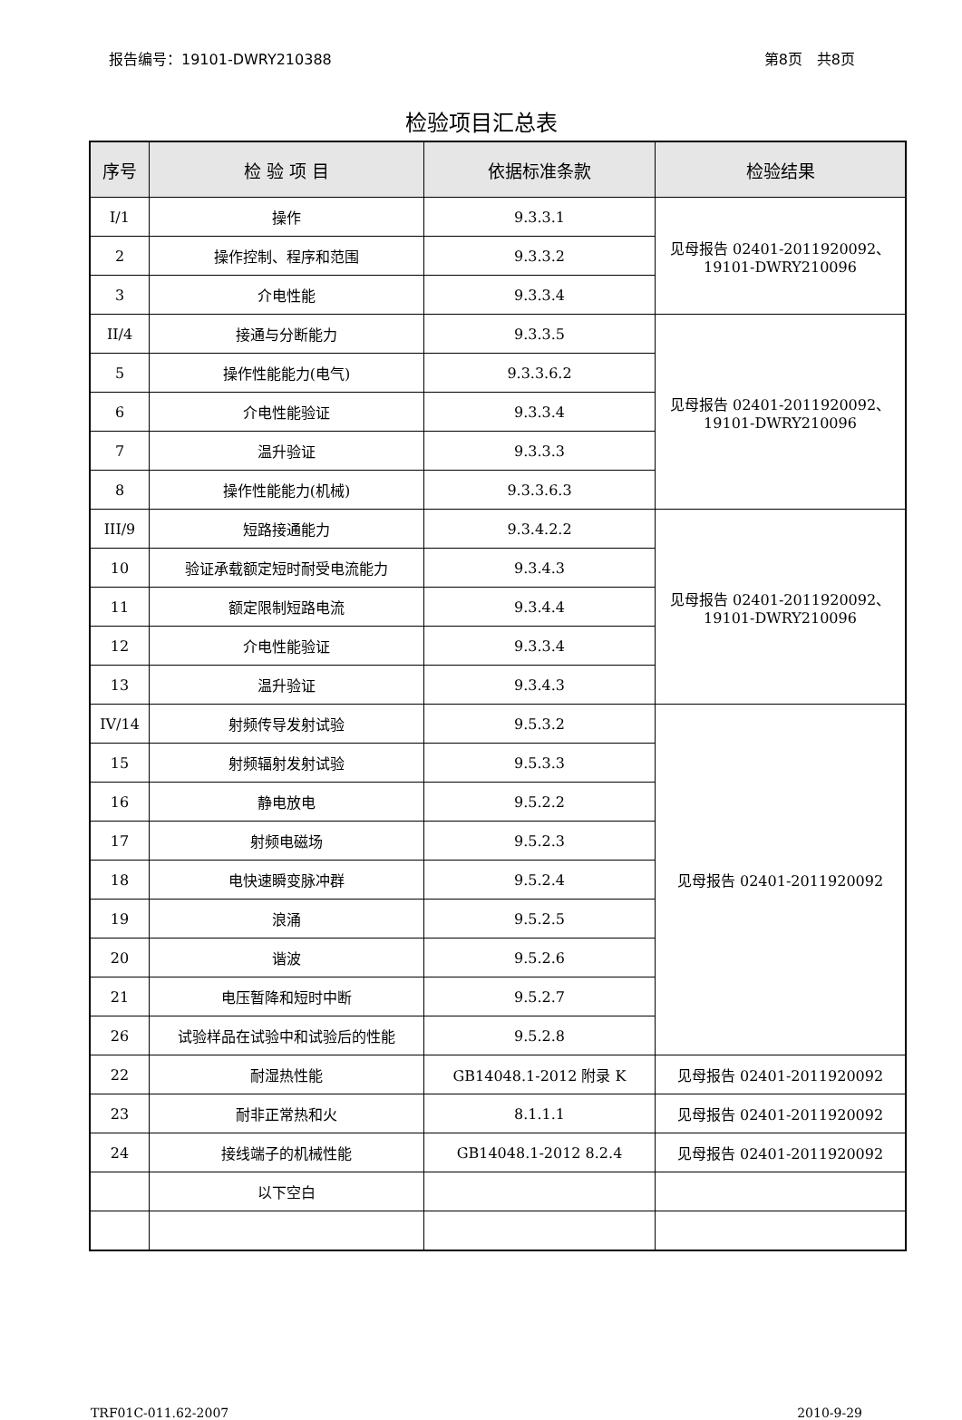报告编号：19101-DWRY210388 第8页　共8页
检验项目汇总表
| 序号 | 检 验 项 目 | 依据标准条款 | 检验结果 |
| --- | --- | --- | --- |
| I/1 | 操作 | 9.3.3.1 | 见母报告 02401-2011920092、 19101-DWRY210096 |
| 2 | 操作控制、程序和范围 | 9.3.3.2 | |
| 3 | 介电性能 | 9.3.3.4 | |
| II/4 | 接通与分断能力 | 9.3.3.5 | 见母报告 02401-2011920092、 19101-DWRY210096 |
| 5 | 操作性能能力(电气) | 9.3.3.6.2 | |
| 6 | 介电性能验证 | 9.3.3.4 | |
| 7 | 温升验证 | 9.3.3.3 | |
| 8 | 操作性能能力(机械) | 9.3.3.6.3 | |
| III/9 | 短路接通能力 | 9.3.4.2.2 | 见母报告 02401-2011920092、 19101-DWRY210096 |
| 10 | 验证承载额定短时耐受电流能力 | 9.3.4.3 | |
| 11 | 额定限制短路电流 | 9.3.4.4 | |
| 12 | 介电性能验证 | 9.3.3.4 | |
| 13 | 温升验证 | 9.3.4.3 | |
| IV/14 | 射频传导发射试验 | 9.5.3.2 | 见母报告 02401-2011920092 |
| 15 | 射频辐射发射试验 | 9.5.3.3 | |
| 16 | 静电放电 | 9.5.2.2 | |
| 17 | 射频电磁场 | 9.5.2.3 | |
| 18 | 电快速瞬变脉冲群 | 9.5.2.4 | |
| 19 | 浪涌 | 9.5.2.5 | |
| 20 | 谐波 | 9.5.2.6 | |
| 21 | 电压暂降和短时中断 | 9.5.2.7 | |
| 26 | 试验样品在试验中和试验后的性能 | 9.5.2.8 | |
| 22 | 耐湿热性能 | GB14048.1-2012 附录 K | 见母报告 02401-2011920092 |
| 23 | 耐非正常热和火 | 8.1.1.1 | 见母报告 02401-2011920092 |
| 24 | 接线端子的机械性能 | GB14048.1-2012 8.2.4 | 见母报告 02401-2011920092 |
| | 以下空白 | | |
TRF01C-011.62-2007 2010-9-29